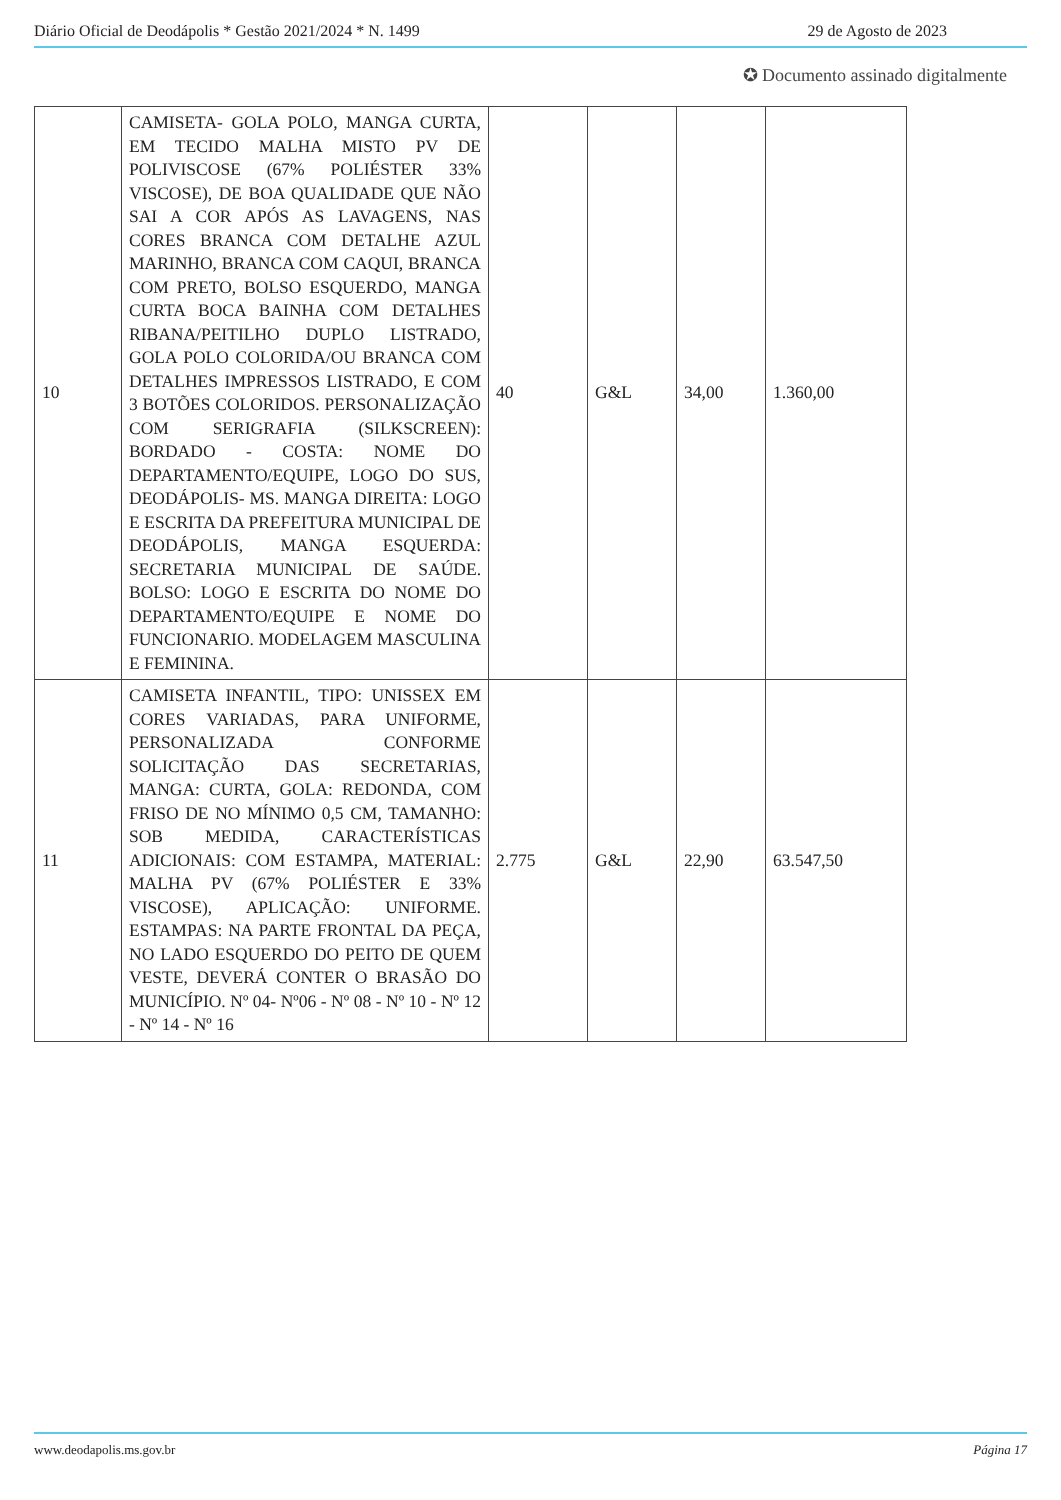Diário Oficial de Deodápolis * Gestão 2021/2024 * N. 1499 29 de Agosto de 2023
✪ Documento assinado digitalmente
| 10 | CAMISETA- GOLA POLO, MANGA CURTA, EM TECIDO MALHA MISTO PV DE POLIVISCOSE (67% POLIÉSTER 33% VISCOSE), DE BOA QUALIDADE QUE NÃO SAI A COR APÓS AS LAVAGENS, NAS CORES BRANCA COM DETALHE AZUL MARINHO, BRANCA COM CAQUI, BRANCA COM PRETO, BOLSO ESQUERDO, MANGA CURTA BOCA BAINHA COM DETALHES RIBANA/PEITILHO DUPLO LISTRADO, GOLA POLO COLORIDA/OU BRANCA COM DETALHES IMPRESSOS LISTRADO, E COM 3 BOTÕES COLORIDOS. PERSONALIZAÇÃO COM SERIGRAFIA (SILKSCREEN): BORDADO - COSTA: NOME DO DEPARTAMENTO/EQUIPE, LOGO DO SUS, DEODÁPOLIS- MS. MANGA DIREITA: LOGO E ESCRITA DA PREFEITURA MUNICIPAL DE DEODÁPOLIS, MANGA ESQUERDA: SECRETARIA MUNICIPAL DE SAÚDE. BOLSO: LOGO E ESCRITA DO NOME DO DEPARTAMENTO/EQUIPE E NOME DO FUNCIONARIO. MODELAGEM MASCULINA E FEMININA. | 40 | G&L | 34,00 | 1.360,00 |
| 11 | CAMISETA INFANTIL, TIPO: UNISSEX EM CORES VARIADAS, PARA UNIFORME, PERSONALIZADA CONFORME SOLICITAÇÃO DAS SECRETARIAS, MANGA: CURTA, GOLA: REDONDA, COM FRISO DE NO MÍNIMO 0,5 CM, TAMANHO: SOB MEDIDA, CARACTERÍSTICAS ADICIONAIS: COM ESTAMPA, MATERIAL: MALHA PV (67% POLIÉSTER E 33% VISCOSE), APLICAÇÃO: UNIFORME. ESTAMPAS: NA PARTE FRONTAL DA PEÇA, NO LADO ESQUERDO DO PEITO DE QUEM VESTE, DEVERÁ CONTER O BRASÃO DO MUNICÍPIO. Nº 04- Nº06 - Nº 08 - Nº 10 - Nº 12 - Nº 14 - Nº 16 | 2.775 | G&L | 22,90 | 63.547,50 |
www.deodapolis.ms.gov.br Página 17